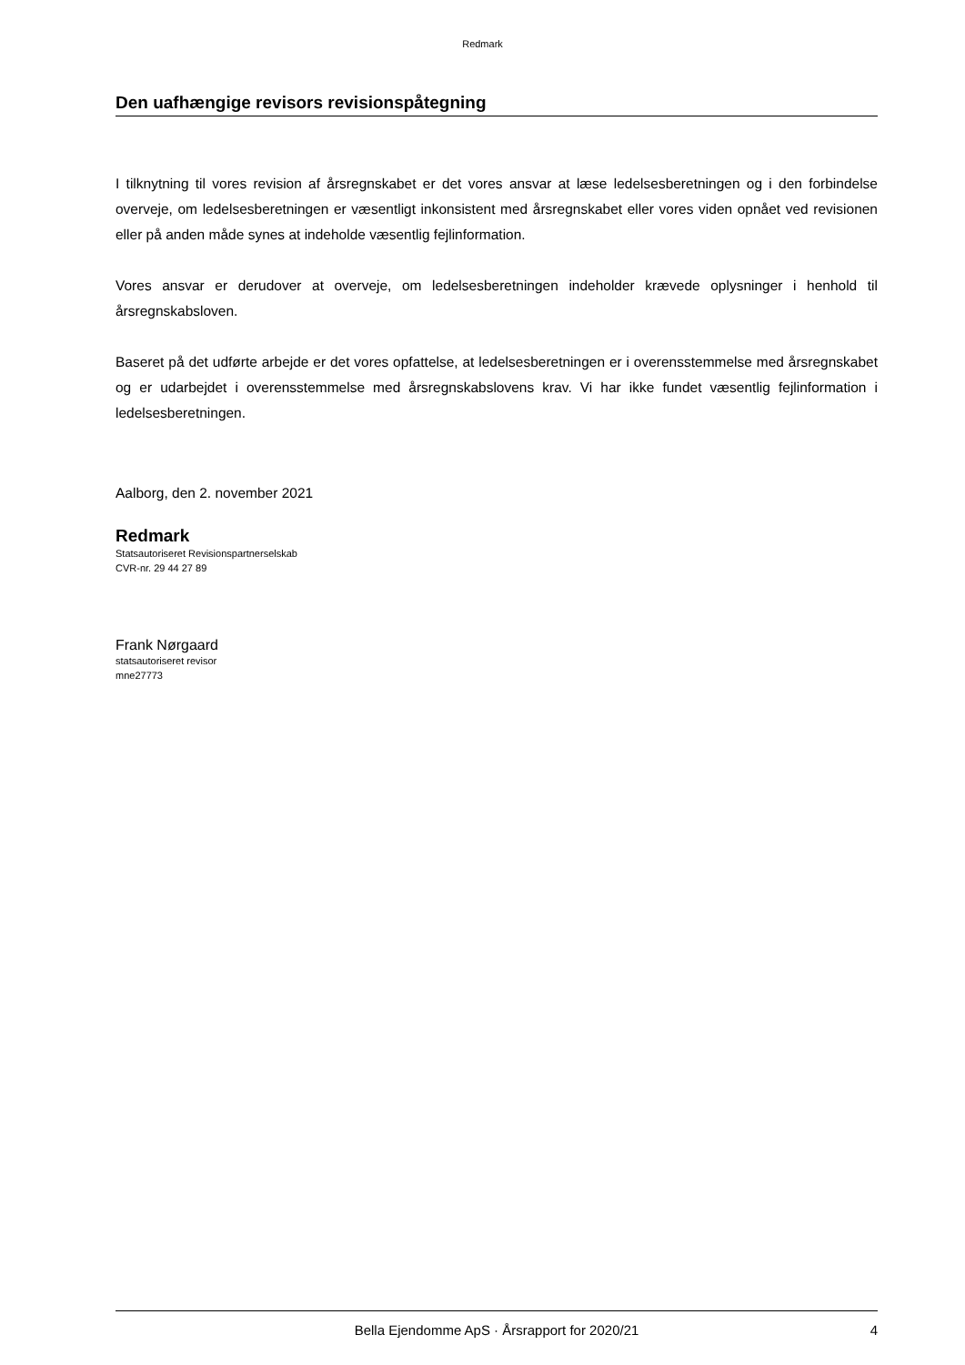Redmark
Den uafhængige revisors revisionspåtegning
I tilknytning til vores revision af årsregnskabet er det vores ansvar at læse ledelsesberetningen og i den forbindelse overveje, om ledelsesberetningen er væsentligt inkonsistent med årsregnskabet eller vores viden opnået ved revisionen eller på anden måde synes at indeholde væsentlig fejlinformation.
Vores ansvar er derudover at overveje, om ledelsesberetningen indeholder krævede oplysninger i henhold til årsregnskabsloven.
Baseret på det udførte arbejde er det vores opfattelse, at ledelsesberetningen er i overensstemmelse med årsregnskabet og er udarbejdet i overensstemmelse med årsregnskabslovens krav. Vi har ikke fundet væsentlig fejlinformation i ledelsesberetningen.
Aalborg, den 2. november 2021
Redmark
Statsautoriseret Revisionspartnerselskab
CVR-nr. 29 44 27 89
Frank Nørgaard
statsautoriseret revisor
mne27773
Bella Ejendomme ApS · Årsrapport for 2020/21 4